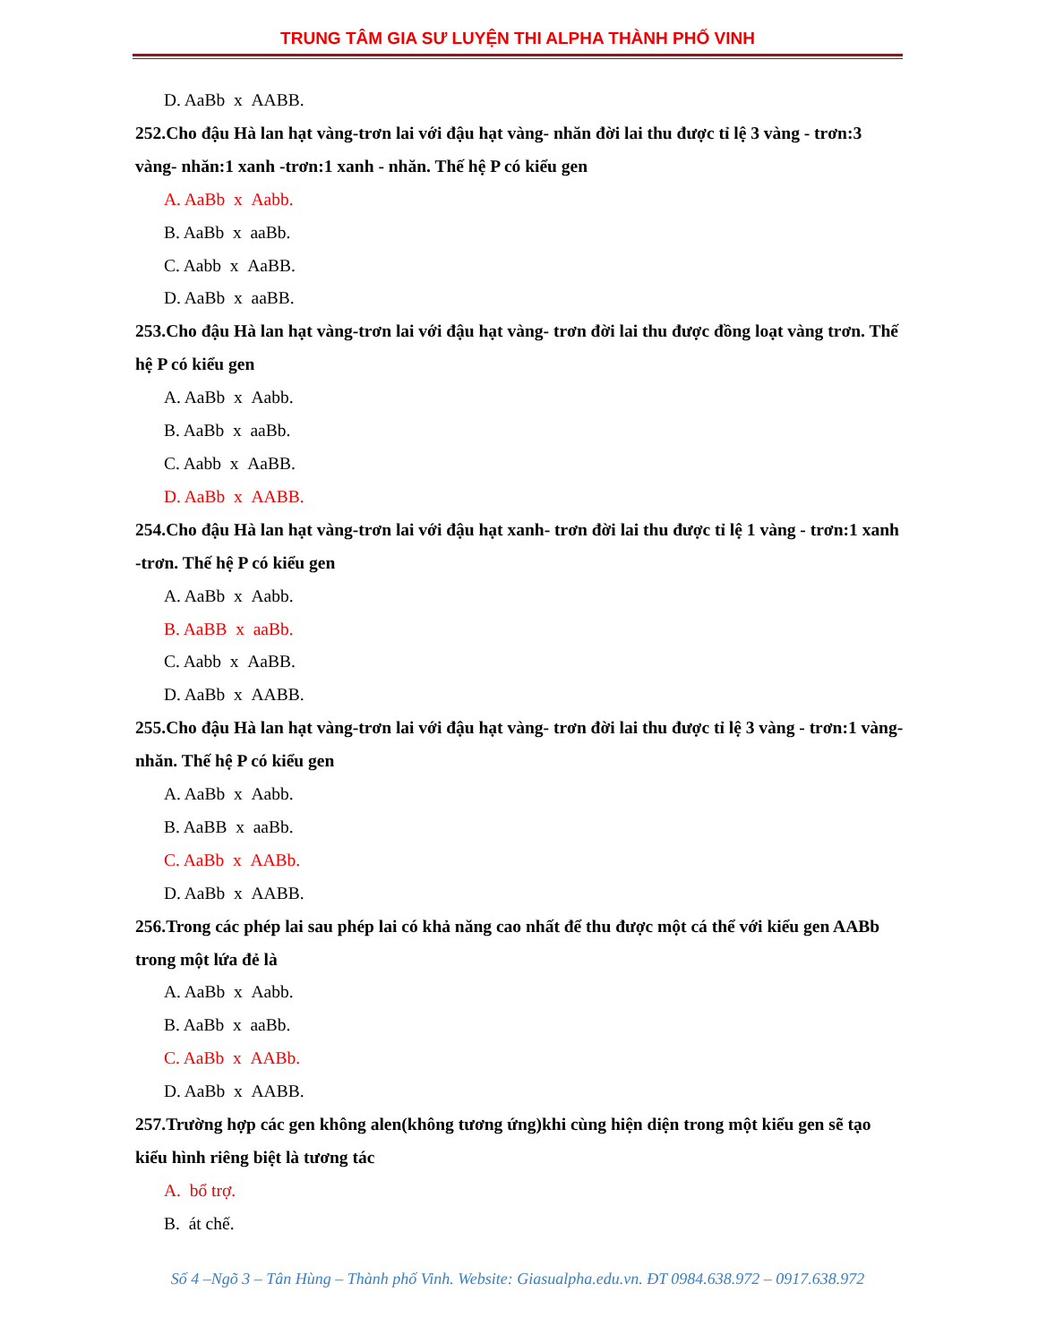TRUNG TÂM GIA SƯ LUYỆN THI ALPHA THÀNH PHỐ VINH
D. AaBb x AABB.
252.Cho đậu Hà lan hạt vàng-trơn lai với đậu hạt vàng- nhăn đời lai thu được tỉ lệ 3 vàng - trơn:3 vàng- nhăn:1 xanh -trơn:1 xanh - nhăn. Thế hệ P có kiểu gen
A. AaBb x Aabb.
B. AaBb x aaBb.
C. Aabb x AaBB.
D. AaBb x aaBB.
253.Cho đậu Hà lan hạt vàng-trơn lai với đậu hạt vàng- trơn đời lai thu được đồng loạt vàng trơn. Thế hệ P có kiểu gen
A. AaBb x Aabb.
B. AaBb x aaBb.
C. Aabb x AaBB.
D. AaBb x AABB.
254.Cho đậu Hà lan hạt vàng-trơn lai với đậu hạt xanh- trơn đời lai thu được tỉ lệ 1 vàng - trơn:1 xanh -trơn. Thế hệ P có kiểu gen
A. AaBb x Aabb.
B. AaBB x aaBb.
C. Aabb x AaBB.
D. AaBb x AABB.
255.Cho đậu Hà lan hạt vàng-trơn lai với đậu hạt vàng- trơn đời lai thu được tỉ lệ 3 vàng - trơn:1 vàng- nhăn. Thế hệ P có kiểu gen
A. AaBb x Aabb.
B. AaBB x aaBb.
C. AaBb x AABb.
D. AaBb x AABB.
256.Trong các phép lai sau phép lai có khả năng cao nhất để thu được một cá thể với kiểu gen AABb trong một lứa đẻ là
A. AaBb x Aabb.
B. AaBb x aaBb.
C. AaBb x AABb.
D. AaBb x AABB.
257.Trường hợp các gen không alen(không tương ứng)khi cùng hiện diện trong một kiểu gen sẽ tạo kiểu hình riêng biệt là tương tác
A. bổ trợ.
B. át chế.
Số 4 –Ngõ 3 – Tân Hùng – Thành phố Vinh. Website: Giasualpha.edu.vn. ĐT 0984.638.972 – 0917.638.972